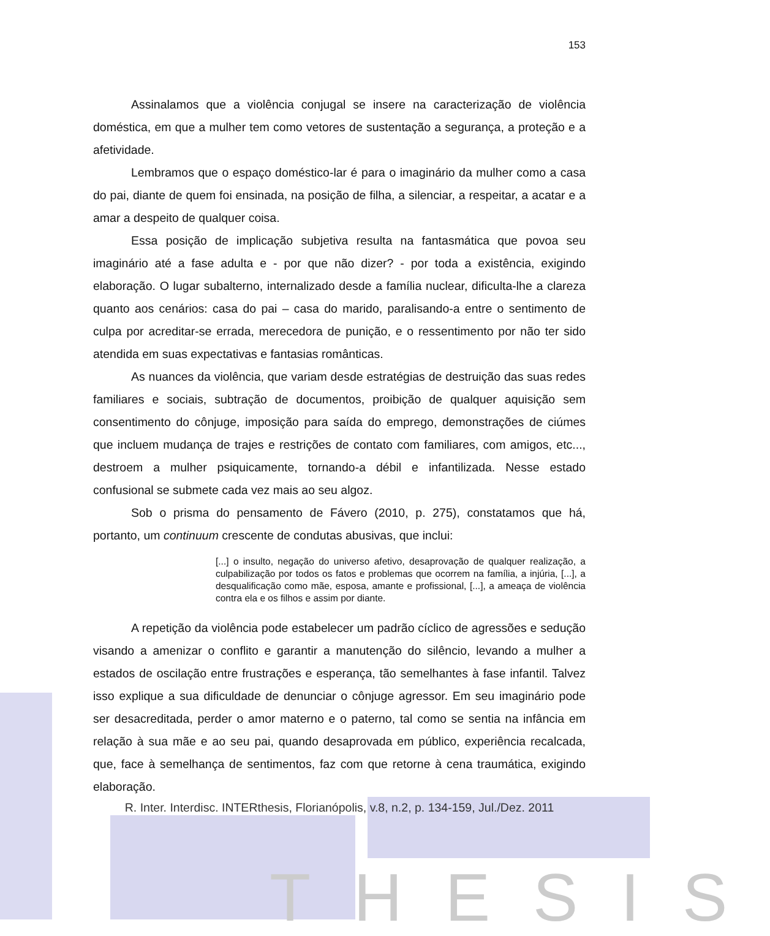THESIS
153
Assinalamos que a violência conjugal se insere na caracterização de violência doméstica, em que a mulher tem como vetores de sustentação a segurança, a proteção e a afetividade.
Lembramos que o espaço doméstico-lar é para o imaginário da mulher como a casa do pai, diante de quem foi ensinada, na posição de filha, a silenciar, a respeitar, a acatar e a amar a despeito de qualquer coisa.
Essa posição de implicação subjetiva resulta na fantasmática que povoa seu imaginário até a fase adulta e - por que não dizer? - por toda a existência, exigindo elaboração. O lugar subalterno, internalizado desde a família nuclear, dificulta-lhe a clareza quanto aos cenários: casa do pai – casa do marido, paralisando-a entre o sentimento de culpa por acreditar-se errada, merecedora de punição, e o ressentimento por não ter sido atendida em suas expectativas e fantasias românticas.
As nuances da violência, que variam desde estratégias de destruição das suas redes familiares e sociais, subtração de documentos, proibição de qualquer aquisição sem consentimento do cônjuge, imposição para saída do emprego, demonstrações de ciúmes que incluem mudança de trajes e restrições de contato com familiares, com amigos, etc..., destroem a mulher psiquicamente, tornando-a débil e infantilizada. Nesse estado confusional se submete cada vez mais ao seu algoz.
Sob o prisma do pensamento de Fávero (2010, p. 275), constatamos que há, portanto, um continuum crescente de condutas abusivas, que inclui:
[...] o insulto, negação do universo afetivo, desaprovação de qualquer realização, a culpabilização por todos os fatos e problemas que ocorrem na família, a injúria, [...], a desqualificação como mãe, esposa, amante e profissional, [...], a ameaça de violência contra ela e os filhos e assim por diante.
A repetição da violência pode estabelecer um padrão cíclico de agressões e sedução visando a amenizar o conflito e garantir a manutenção do silêncio, levando a mulher a estados de oscilação entre frustrações e esperança, tão semelhantes à fase infantil. Talvez isso explique a sua dificuldade de denunciar o cônjuge agressor. Em seu imaginário pode ser desacreditada, perder o amor materno e o paterno, tal como se sentia na infância em relação à sua mãe e ao seu pai, quando desaprovada em público, experiência recalcada, que, face à semelhança de sentimentos, faz com que retorne à cena traumática, exigindo elaboração.
R. Inter. Interdisc. INTERthesis, Florianópolis, v.8, n.2, p. 134-159, Jul./Dez. 2011